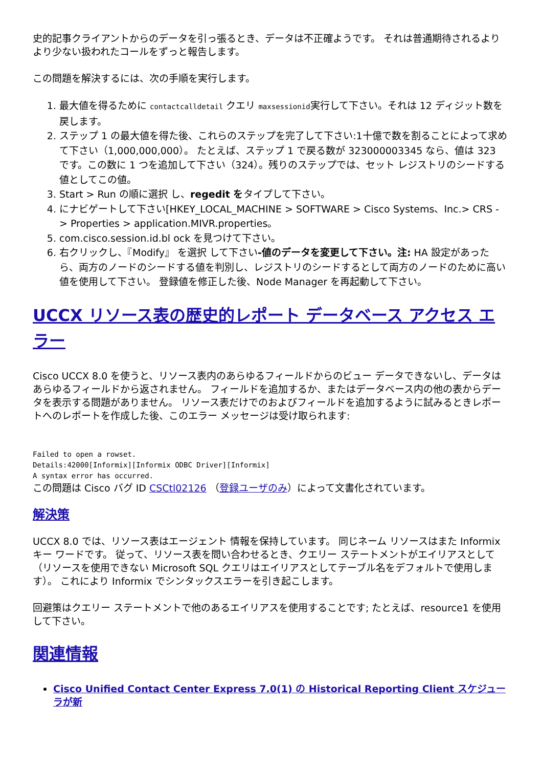史的記事クライアントからのデータを引っ張るとき、データは不正確ようです。 それは普通期待されるよりより少ない扱われたコールをずっと報告します。
この問題を解決するには、次の手順を実行します。
1. 最大値を得るために contactcalldetail クエリ maxsessionid実行して下さい。それは 12 ディジット数を戻します。
2. ステップ 1 の最大値を得た後、これらのステップを完了して下さい:1十億で数を割ることによって求めて下さい（1,000,000,000）。 たとえば、ステップ 1 で戻る数が 323000003345 なら、値は 323 です。この数に 1 つを追加して下さい（324）。残りのステップでは、セット レジストリのシードする値としてこの値。
3. Start > Run の順に選択 し、regedit をタイプして下さい。
4. にナビゲートして下さい[HKEY_LOCAL_MACHINE > SOFTWARE > Cisco Systems、Inc.> CRS - > Properties > application.MIVR.properties。
5. com.cisco.session.id.bl ock を見つけて下さい。
6. 右クリックし、『Modify』 を選択 して下さい-値のデータを変更して下さい。注: HA 設定があったら、両方のノードのシードする値を判別し、レジストリのシードするとして両方のノードのために高い値を使用して下さい。 登録値を修正した後、Node Manager を再起動して下さい。
UCCX リソース表の歴史的レポート データベース アクセス エラー
Cisco UCCX 8.0 を使うと、リソース表内のあらゆるフィールドからのビュー データできないし、データはあらゆるフィールドから返されません。 フィールドを追加するか、またはデータベース内の他の表からデータを表示する問題がありません。 リソース表だけでのおよびフィールドを追加するように試みるときレポートへのレポートを作成した後、このエラー メッセージは受け取られます:
Failed to open a rowset.
Details:42000[Informix][Informix ODBC Driver][Informix]
A syntax error has occurred.
この問題は Cisco バグ ID CSCtl02126 （登録ユーザのみ）によって文書化されています。
解決策
UCCX 8.0 では、リソース表はエージェント 情報を保持しています。 同じネーム リソースはまた Informix キー ワードです。 従って、リソース表を問い合わせるとき、クエリー ステートメントがエイリアスとして（リソースを使用できない Microsoft SQL クエリはエイリアスとしてテーブル名をデフォルトで使用します）。 これにより Informix でシンタックスエラーを引き起こします。
回避策はクエリー ステートメントで他のあるエイリアスを使用することです; たとえば、resource1 を使用して下さい。
関連情報
Cisco Unified Contact Center Express 7.0(1) の Historical Reporting Client スケジューラが新